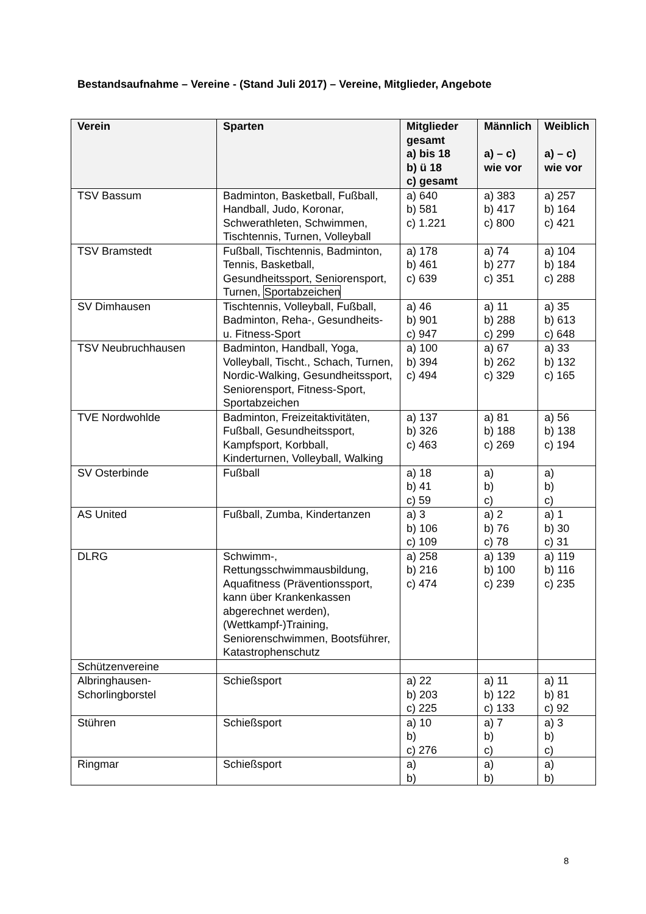Bestandsaufnahme – Vereine - (Stand Juli 2017) – Vereine, Mitglieder, Angebote
| Verein | Sparten | Mitglieder gesamt a) bis 18 b) ü 18 c) gesamt | Männlich a) – c) wie vor | Weiblich a) – c) wie vor |
| --- | --- | --- | --- | --- |
| TSV Bassum | Badminton, Basketball, Fußball, Handball, Judo, Koronar, Schwerathleten, Schwimmen, Tischtennis, Turnen, Volleyball | a) 640 b) 581 c) 1.221 | a) 383 b) 417 c) 800 | a) 257 b) 164 c) 421 |
| TSV Bramstedt | Fußball, Tischtennis, Badminton, Tennis, Basketball, Gesundheitssport, Seniorensport, Turnen, Sportabzeichen | a) 178 b) 461 c) 639 | a) 74 b) 277 c) 351 | a) 104 b) 184 c) 288 |
| SV Dimhausen | Tischtennis, Volleyball, Fußball, Badminton, Reha-, Gesundheits- u. Fitness-Sport | a) 46 b) 901 c) 947 | a) 11 b) 288 c) 299 | a) 35 b) 613 c) 648 |
| TSV Neubruchhausen | Badminton, Handball, Yoga, Volleyball, Tischt., Schach, Turnen, Nordic-Walking, Gesundheitssport, Seniorensport, Fitness-Sport, Sportabzeichen | a) 100 b) 394 c) 494 | a) 67 b) 262 c) 329 | a) 33 b) 132 c) 165 |
| TVE Nordwohlde | Badminton, Freizeitaktivitäten, Fußball, Gesundheitssport, Kampfsport, Korbball, Kinderturnen, Volleyball, Walking | a) 137 b) 326 c) 463 | a) 81 b) 188 c) 269 | a) 56 b) 138 c) 194 |
| SV Osterbinde | Fußball | a) 18 b) 41 c) 59 | a) b) c) | a) b) c) |
| AS United | Fußball, Zumba, Kindertanzen | a) 3 b) 106 c) 109 | a) 2 b) 76 c) 78 | a) 1 b) 30 c) 31 |
| DLRG | Schwimm-, Rettungsschwimmausbildung, Aquafitness (Präventionssport, kann über Krankenkassen abgerechnet werden), (Wettkampf-)Training, Seniorenschwimmen, Bootsführer, Katastrophenschutz | a) 258 b) 216 c) 474 | a) 139 b) 100 c) 239 | a) 119 b) 116 c) 235 |
| Schützenvereine | | | | |
| Albringhausen-Schorlingborstel | Schießsport | a) 22 b) 203 c) 225 | a) 11 b) 122 c) 133 | a) 11 b) 81 c) 92 |
| Stühren | Schießsport | a) 10 b) c) 276 | a) 7 b) c) | a) 3 b) c) |
| Ringmar | Schießsport | a) b) | a) b) | a) b) |
8